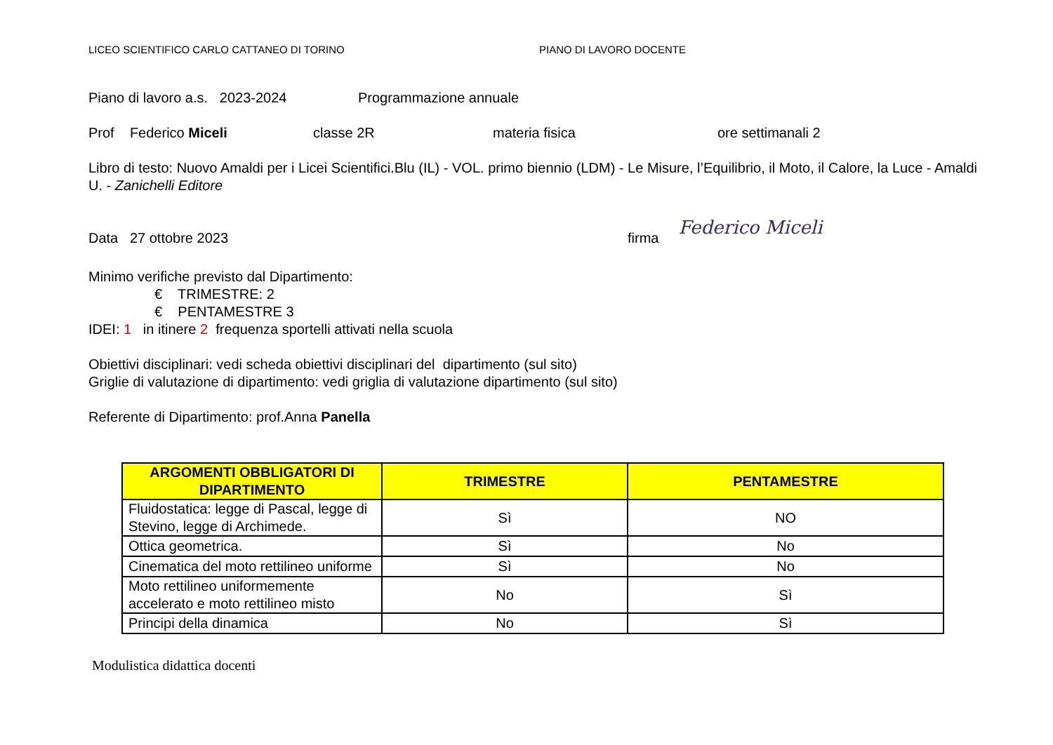LICEO SCIENTIFICO CARLO CATTANEO DI TORINO PIANO DI LAVORO DOCENTE
Piano di lavoro a.s. 2023-2024 Programmazione annuale
Prof Federico Miceli classe 2R materia fisica ore settimanali 2
Libro di testo: Nuovo Amaldi per i Licei Scientifici.Blu (IL) - VOL. primo biennio (LDM) - Le Misure, l’Equilibrio, il Moto, il Calore, la Luce - Amaldi U. - Zanichelli Editore
Data 27 ottobre 2023 firma
Federico Miceli
Minimo verifiche previsto dal Dipartimento:
€ TRIMESTRE: 2
€ PENTAMESTRE 3
IDEI: 1 in itinere 2 frequenza sportelli attivati nella scuola
Obiettivi disciplinari: vedi scheda obiettivi disciplinari del dipartimento (sul sito)
Griglie di valutazione di dipartimento: vedi griglia di valutazione dipartimento (sul sito)
Referente di Dipartimento: prof.Anna Panella
| ARGOMENTI OBBLIGATORI DI DIPARTIMENTO | TRIMESTRE | PENTAMESTRE |
| --- | --- | --- |
| Fluidostatica: legge di Pascal, legge di Stevino, legge di Archimede. | Sì | NO |
| Ottica geometrica. | Sì | No |
| Cinematica del moto rettilineo uniforme | Sì | No |
| Moto rettilineo uniformemente accelerato e moto rettilineo misto | No | Sì |
| Principi della dinamica | No | Sì |
Modulistica didattica docenti